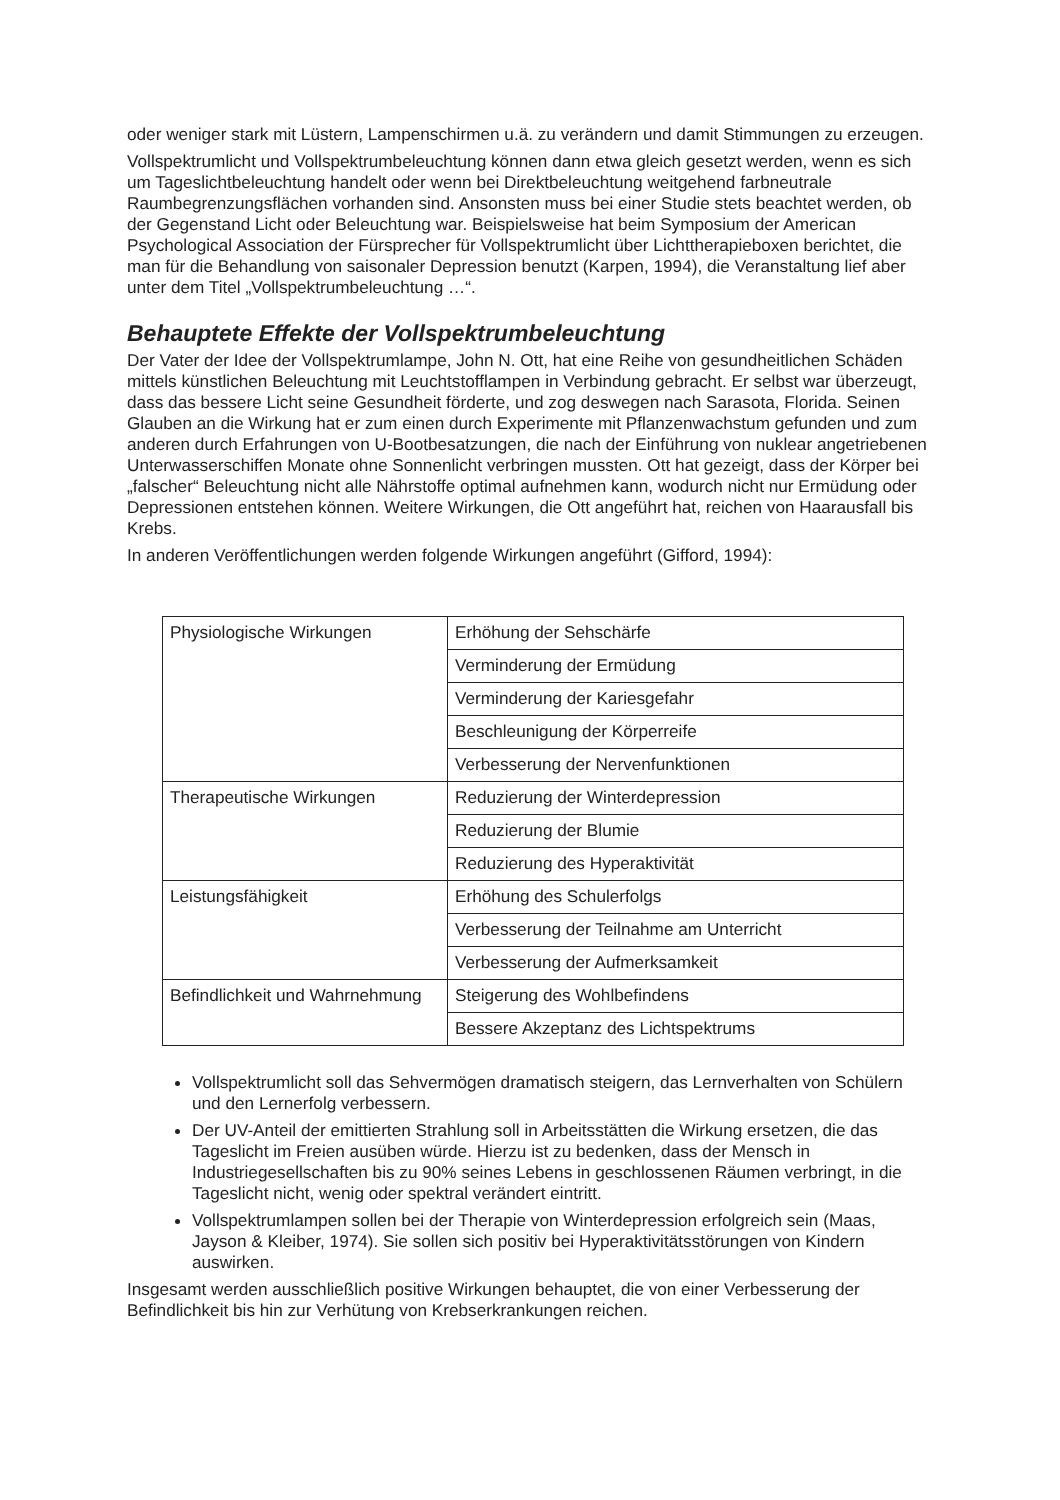oder weniger stark mit Lüstern, Lampenschirmen u.ä. zu verändern und damit Stimmungen zu erzeugen.
Vollspektrumlicht und Vollspektrumbeleuchtung können dann etwa gleich gesetzt werden, wenn es sich um Tageslichtbeleuchtung handelt oder wenn bei Direktbeleuchtung weitgehend farbneutrale Raumbegrenzungsflächen vorhanden sind. Ansonsten muss bei einer Studie stets beachtet werden, ob der Gegenstand Licht oder Beleuchtung war. Beispielsweise hat beim Symposium der American Psychological Association der Fürsprecher für Vollspektrumlicht über Lichttherapieboxen berichtet, die man für die Behandlung von saisonaler Depression benutzt (Karpen, 1994), die Veranstaltung lief aber unter dem Titel „Vollspektrumbeleuchtung …“.
Behauptete Effekte der Vollspektrumbeleuchtung
Der Vater der Idee der Vollspektrumlampe, John N. Ott, hat eine Reihe von gesundheitlichen Schäden mittels künstlichen Beleuchtung mit Leuchtstofflampen in Verbindung gebracht. Er selbst war überzeugt, dass das bessere Licht seine Gesundheit förderte, und zog deswegen nach Sarasota, Florida. Seinen Glauben an die Wirkung hat er zum einen durch Experimente mit Pflanzenwachstum gefunden und zum anderen durch Erfahrungen von U-Bootbesatzungen, die nach der Einführung von nuklear angetriebenen Unterwasserschiffen Monate ohne Sonnenlicht verbringen mussten. Ott hat gezeigt, dass der Körper bei „falscher“ Beleuchtung nicht alle Nährstoffe optimal aufnehmen kann, wodurch nicht nur Ermüdung oder Depressionen entstehen können. Weitere Wirkungen, die Ott angeführt hat, reichen von Haarausfall bis Krebs.
In anderen Veröffentlichungen werden folgende Wirkungen angeführt (Gifford, 1994):
| Physiologische Wirkungen | Erhöhung der Sehschärfe |
| | Verminderung der Ermüdung |
| | Verminderung der Kariesgefahr |
| | Beschleunigung der Körperreife |
| | Verbesserung der Nervenfunktionen |
| Therapeutische Wirkungen | Reduzierung der Winterdepression |
| | Reduzierung der Blumie |
| | Reduzierung des Hyperaktivität |
| Leistungsfähigkeit | Erhöhung des Schulerfolgs |
| | Verbesserung der Teilnahme am Unterricht |
| | Verbesserung der Aufmerksamkeit |
| Befindlichkeit und Wahrnehmung | Steigerung des Wohlbefindens |
| | Bessere Akzeptanz des Lichtspektrums |
Vollspektrumlicht soll das Sehvermögen dramatisch steigern, das Lernverhalten von Schülern und den Lernerfolg verbessern.
Der UV-Anteil der emittierten Strahlung soll in Arbeitsstätten die Wirkung ersetzen, die das Tageslicht im Freien ausüben würde. Hierzu ist zu bedenken, dass der Mensch in Industriegesellschaften bis zu 90% seines Lebens in geschlossenen Räumen verbringt, in die Tageslicht nicht, wenig oder spektral verändert eintritt.
Vollspektrumlampen sollen bei der Therapie von Winterdepression erfolgreich sein (Maas, Jayson & Kleiber, 1974). Sie sollen sich positiv bei Hyperaktivitätsstörungen von Kindern auswirken.
Insgesamt werden ausschließlich positive Wirkungen behauptet, die von einer Verbesserung der Befindlichkeit bis hin zur Verhütung von Krebserkrankungen reichen.